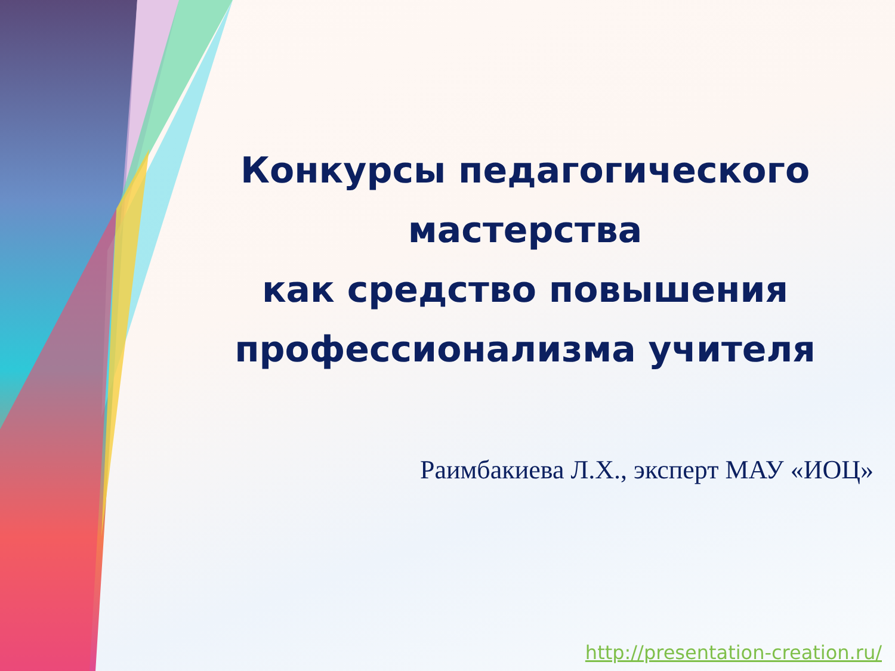Конкурсы педагогического
мастерства
как средство повышения
профессионализма учителя
Раимбакиева Л.Х., эксперт МАУ «ИОЦ»
http://presentation-creation.ru/